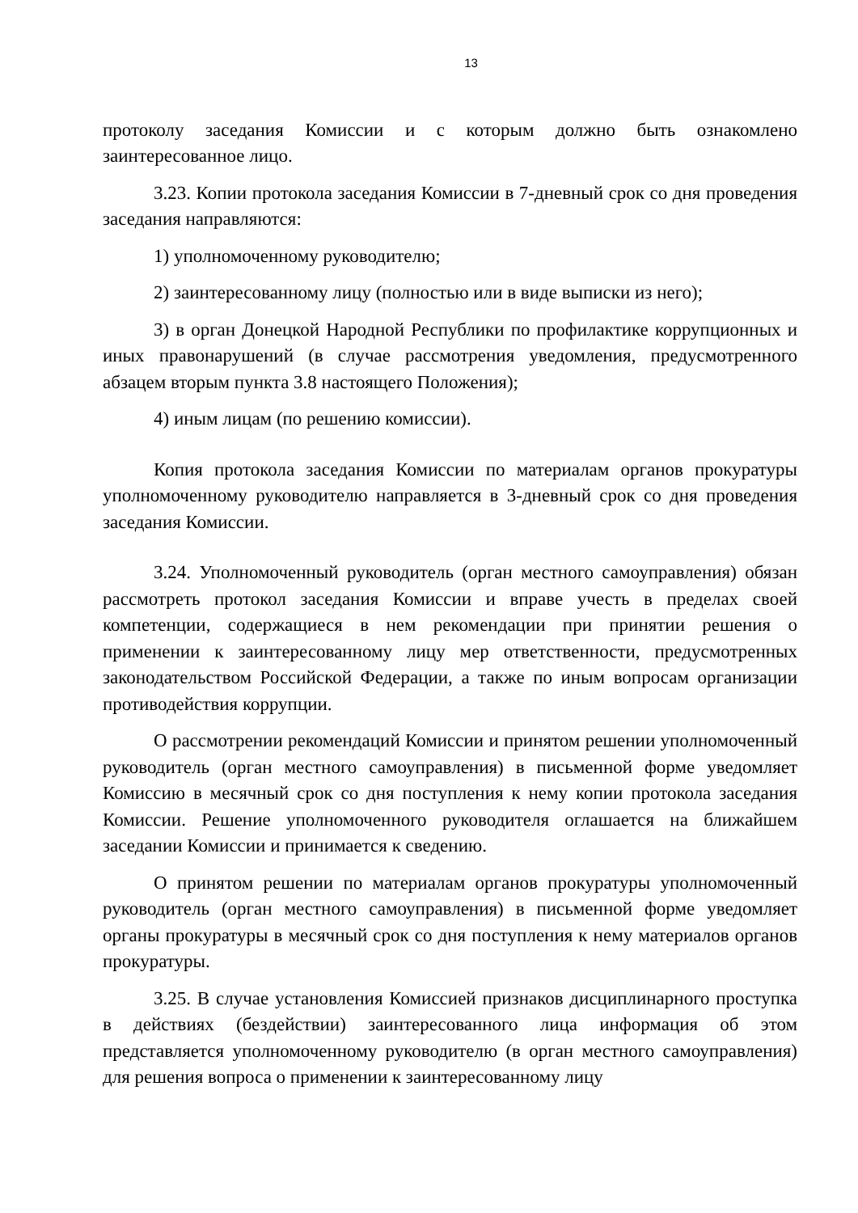13
протоколу заседания Комиссии и с которым должно быть ознакомлено заинтересованное лицо.
3.23. Копии протокола заседания Комиссии в 7-дневный срок со дня проведения заседания направляются:
1) уполномоченному руководителю;
2) заинтересованному лицу (полностью или в виде выписки из него);
3) в орган Донецкой Народной Республики по профилактике коррупционных и иных правонарушений (в случае рассмотрения уведомления, предусмотренного абзацем вторым пункта 3.8 настоящего Положения);
4) иным лицам (по решению комиссии).
Копия протокола заседания Комиссии по материалам органов прокуратуры уполномоченному руководителю направляется в 3-дневный срок со дня проведения заседания Комиссии.
3.24. Уполномоченный руководитель (орган местного самоуправления) обязан рассмотреть протокол заседания Комиссии и вправе учесть в пределах своей компетенции, содержащиеся в нем рекомендации при принятии решения о применении к заинтересованному лицу мер ответственности, предусмотренных законодательством Российской Федерации, а также по иным вопросам организации противодействия коррупции.
О рассмотрении рекомендаций Комиссии и принятом решении уполномоченный руководитель (орган местного самоуправления) в письменной форме уведомляет Комиссию в месячный срок со дня поступления к нему копии протокола заседания Комиссии. Решение уполномоченного руководителя оглашается на ближайшем заседании Комиссии и принимается к сведению.
О принятом решении по материалам органов прокуратуры уполномоченный руководитель (орган местного самоуправления) в письменной форме уведомляет органы прокуратуры в месячный срок со дня поступления к нему материалов органов прокуратуры.
3.25. В случае установления Комиссией признаков дисциплинарного проступка в действиях (бездействии) заинтересованного лица информация об этом представляется уполномоченному руководителю (в орган местного самоуправления) для решения вопроса о применении к заинтересованному лицу